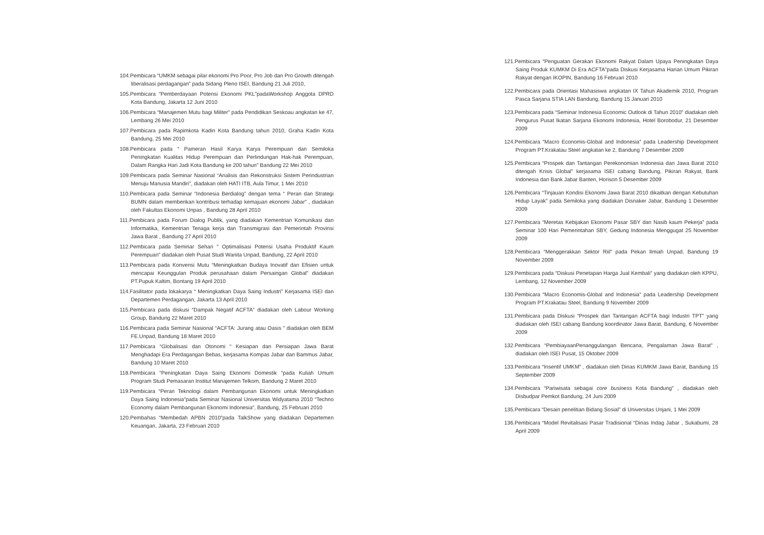104.Pembicara “UMKM sebagai pilar ekonomi Pro Poor, Pro Job dan Pro Growth ditengah liberalisasi perdagangan” pada Sidang Pleno ISEI, Bandung 21 Juli 2010,
105.Pembicara “Pemberdayaan Potensi Ekonomi PKL”padaWorkshop Anggota DPRD Kota Bandung, Jakarta 12 Juni 2010
106.Pembicara “Manajemen Mutu bagi Militer” pada Pendidikan Seskoau angkatan ke 47, Lembang 26 Mei 2010
107.Pembicara pada Rapimkota Kadin Kota Bandung tahun 2010, Graha Kadin Kota Bandung, 25 Mei 2010
108.Pembicara pada “ Pameran Hasil Karya Karya Perempuan dan Semiloka Peningkatan Kualitas Hidup Perempuan dan Perlindungan Hak-hak Perempuan, Dalam Rangka Hari Jadi Kota Bandung ke 200 tahun” Bandung 22 Mei 2010
109.Pembicara pada Seminar Nasional “Analisis dan Rekonstruksi Sistem Perindustrian Menuju Manusia Mandiri”, diadakan oleh HATI ITB, Aula Timur, 1 Mei 2010
110.Pembicara pada Seminar “Indonesia Berdialog” dengan tema “ Peran dan Strategi BUMN dalam memberikan kontribusi terhadap kemajuan ekonomi Jabar” , diadakan oleh Fakultas Ekonomi Unpas , Bandung 28 April 2010
111.Pembicara pada Forum Dialog Publik, yang diadakan Kementrian Komunikasi dan Informatika, Kementrian Tenaga kerja dan Transmigrasi dan Pemerintah Provinsi Jawa Barat , Bandung 27 April 2010
112.Pembicara pada Seminar Sehari “ Optimalisasi Potensi Usaha Produktif Kaum Perempuan” diadakan oleh Pusat Studi Wanita Unpad, Bandung, 22 April 2010
113.Pembicara pada Konvensi Mutu “Meningkatkan Budaya Inovatif dan Efisien untuk mencapai Keunggulan Produk perusahaan dalam Persaingan Global” diadakan PT.Pupuk Kaltim, Bontang 19 April 2010
114.Fasilitator pada lokakarya “ Meningkatkan Daya Saing Industri” Kerjasama ISEI dan Departemen Perdagangan, Jakarta 13 April 2010
115.Pembicara pada diskusi “Dampak Negatif ACFTA” diadakan oleh Labour Working Group, Bandung 22 Maret 2010
116.Pembicara pada Seminar Nasional “ACFTA: Jurang atau Oasis ” diadakan oleh BEM FE.Unpad, Bandung 18 Maret 2010
117.Pembicara “Globalisasi dan Otonomi “ Kesiapan dan Persiapan Jawa Barat Menghadapi Era Perdagangan Bebas, kerjasama Kompas Jabar dan Bammus Jabar, Bandung 10 Maret 2010
118.Pembicara “Peningkatan Daya Saing Ekonomi Domestik “pada Kuliah Umum Program Studi Pemasaran Institut Manajemen Telkom, Bandung 2 Maret 2010
119.Pembicara “Peran Teknologi dalam Pembangunan Ekonomi untuk Meningkatkan Daya Saing Indonesia”pada Seminar Nasional Universitas Widyatama 2010 “Techno Economy dalam Pembangunan Ekonomi Indonesia”, Bandung, 25 Februari 2010
120.Pembahas “Membedah APBN 2010”pada TalkShow yang diadakan Departemen Keuangan, Jakarta, 23 Februari 2010
121.Pembicara “Penguatan Gerakan Ekonomi Rakyat Dalam Upaya Peningkatan Daya Saing Produk KUMKM Di Era ACFTA”pada Diskusi Kerjasama Harian Umum Pikiran Rakyat dengan IKOPIN, Bandung 16 Februari 2010
122.Pembicara pada Orientasi Mahasiswa angkatan IX Tahun Akademik 2010, Program Pasca Sarjana STIA LAN Bandung, Bandung 15 Januari 2010
123.Pembicara pada “Seminar Indonesia Economic Outlook di Tahun 2010” diadakan oleh Pengurus Pusat Ikatan Sarjana Ekonomi Indonesia, Hotel Borobodur, 21 Desember 2009
124.Pembicara “Macro Economis-Global and Indonesia” pada Leadership Development Program PT.Krakatau Steel angkatan ke 2, Bandung 7 Desember 2009
125.Pembicara “Prospek dan Tantangan Perekonomian Indonesia dan Jawa Barat 2010 ditengah Krisis Global” kerjasama ISEI cabang Bandung, Pikiran Rakyat, Bank Indonesia dan Bank Jabar Banten, Horison 5 Desember 2009
126.Pembicara “Tinjauan Kondisi Ekonomi Jawa Barat 2010 dikaitkan dengan Kebutuhan Hidup Layak” pada Semiloka yang diadakan Disnaker Jabar, Bandung 1 Desember 2009
127.Pembicara “Meretas Kebijakan Ekonomi Pasar SBY dan Nasib kaum Pekerja” pada Seminar 100 Hari Pemerintahan SBY, Gedung Indonesia Menggugat 25 November 2009
128.Pembicara “Menggerakkan Sektor Riil” pada Pekan Ilmiah Unpad, Bandung 19 November 2009
129.Pembicara pada “Diskusi Penetapan Harga Jual Kembali” yang diadakan oleh KPPU, Lembang, 12 November 2009
130.Pembicara “Macro Economis-Global and Indonesia” pada Leadership Development Program PT.Krakatau Steel, Bandung 9 November 2009
131.Pembicara pada Diskusi “Prospek dan Tantangan ACFTA bagi Industri TPT” yang diadakan oleh ISEI cabang Bandung koordinator Jawa Barat, Bandung, 6 November 2009
132.Pembicara “PembiayaanPenanggulangan Bencana, Pengalaman Jawa Barat” , diadakan oleh ISEI Pusat, 15 Oktober 2009
133.Pembicara “Insentif UMKM” , diadakan oleh Dinas KUMKM Jawa Barat, Bandung 15 September 2009
134.Pembicara “Pariwisata sebagai core business Kota Bandung” , diadakan oleh Disbudpar Pemkot Bandung, 24 Juni 2009
135.Pembicara “Desain penelitian Bidang Sosial” di Universitas Unjani, 1 Mei 2009
136.Pembicara “Model Revitalisasi Pasar Tradisional “Dinas Indag Jabar , Sukabumi, 28 April 2009